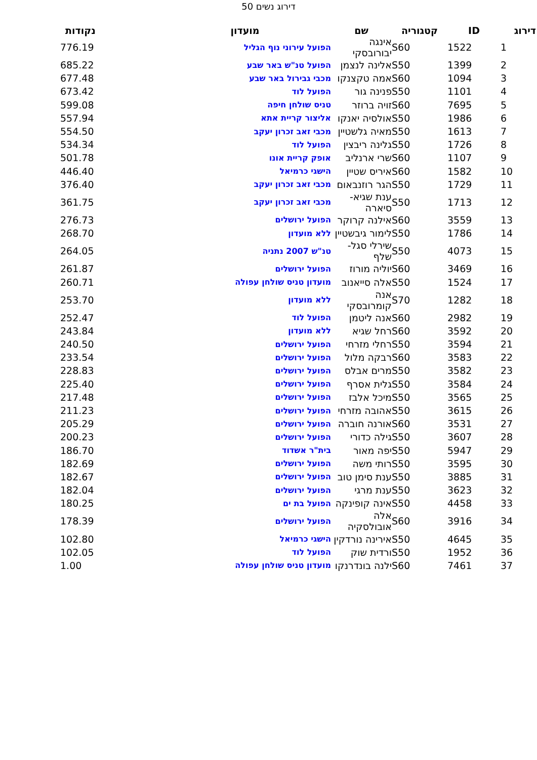דירוג נשים 50
| דירוג | ID | קטגוריה | שם | מועדון | נקודות |
| --- | --- | --- | --- | --- | --- |
| 1 | 1522 | S60 | אינגה יבורובסקי | הפועל עירוני נוף הגליל | 776.19 |
| 2 | 1399 | S50 | אלינה לנצמן | הפועל טנ"ש באר שבע | 685.22 |
| 3 | 1094 | S60 | אמה טקצנקו | מכבי גבירול באר שבע | 677.48 |
| 4 | 1101 | S50 | פנינה גור | הפועל לוד | 673.42 |
| 5 | 7695 | S60 | זויה ברוזר | טניס שולחן חיפה | 599.08 |
| 6 | 1986 | S50 | אולסיה יאנקו | אליצור קריית אתא | 557.94 |
| 7 | 1613 | S50 | מאיה גלשטיין | מכבי זאב זכרון יעקב | 554.50 |
| 8 | 1726 | S50 | גלינה ריבצין | הפועל לוד | 534.34 |
| 9 | 1107 | S60 | שרי ארנליב | אופק קריית אונו | 501.78 |
| 10 | 1582 | S60 | איריס שטיין | הישגי כרמיאל | 446.40 |
| 11 | 1729 | S50 | הגר רוזנבאום | מכבי זאב זכרון יעקב | 376.40 |
| 12 | 1713 | S50 | ענת שגיא-סיארה | מכבי זאב זכרון יעקב | 361.75 |
| 13 | 3559 | S60 | אילנה קרוקר | הפועל ירושלים | 276.73 |
| 14 | 1786 | S50 | לימור גיבשטיין | ללא מועדון | 268.70 |
| 15 | 4073 | S50 | שירלי סגל-שלף | טנ"ש 2007 נתניה | 264.05 |
| 16 | 3469 | S60 | יוליה מורוז | הפועל ירושלים | 261.87 |
| 17 | 1524 | S50 | אלה סייאנוב | מועדון טניס שולחן עפולה | 260.71 |
| 18 | 1282 | S70 | אנה קומרובסקי | ללא מועדון | 253.70 |
| 19 | 2982 | S60 | אנה ליטמן | הפועל לוד | 252.47 |
| 20 | 3592 | S60 | רחל שגיא | ללא מועדון | 243.84 |
| 21 | 3594 | S50 | רחלי מזרחי | הפועל ירושלים | 240.50 |
| 22 | 3583 | S60 | רבקה מלול | הפועל ירושלים | 233.54 |
| 23 | 3582 | S50 | מרים אבלס | הפועל ירושלים | 228.83 |
| 24 | 3584 | S50 | גלית אסרף | הפועל ירושלים | 225.40 |
| 25 | 3565 | S50 | מיכל אלבז | הפועל ירושלים | 217.48 |
| 26 | 3615 | S50 | אהובה מזרחי | הפועל ירושלים | 211.23 |
| 27 | 3531 | S60 | אורנה חוברה | הפועל ירושלים | 205.29 |
| 28 | 3607 | S50 | גילה כדורי | הפועל ירושלים | 200.23 |
| 29 | 5947 | S50 | יפה מאור | בית"ר אשדוד | 186.70 |
| 30 | 3595 | S50 | רותי משה | הפועל ירושלים | 182.69 |
| 31 | 3885 | S50 | ענת סימן טוב | הפועל ירושלים | 182.67 |
| 32 | 3623 | S50 | ענת מרגי | הפועל ירושלים | 182.04 |
| 33 | 4458 | S50 | אינה קופינקה | הפועל בת ים | 180.25 |
| 34 | 3916 | S60 | אלה אובולסקיה | הפועל ירושלים | 178.39 |
| 35 | 4645 | S50 | אירינה נורדקין | הישגי כרמיאל | 102.80 |
| 36 | 1952 | S50 | ורדית שוק | הפועל לוד | 102.05 |
| 37 | 7461 | S60 | ילנה בונדרנקו | מועדון טניס שולחן עפולה | 1.00 |